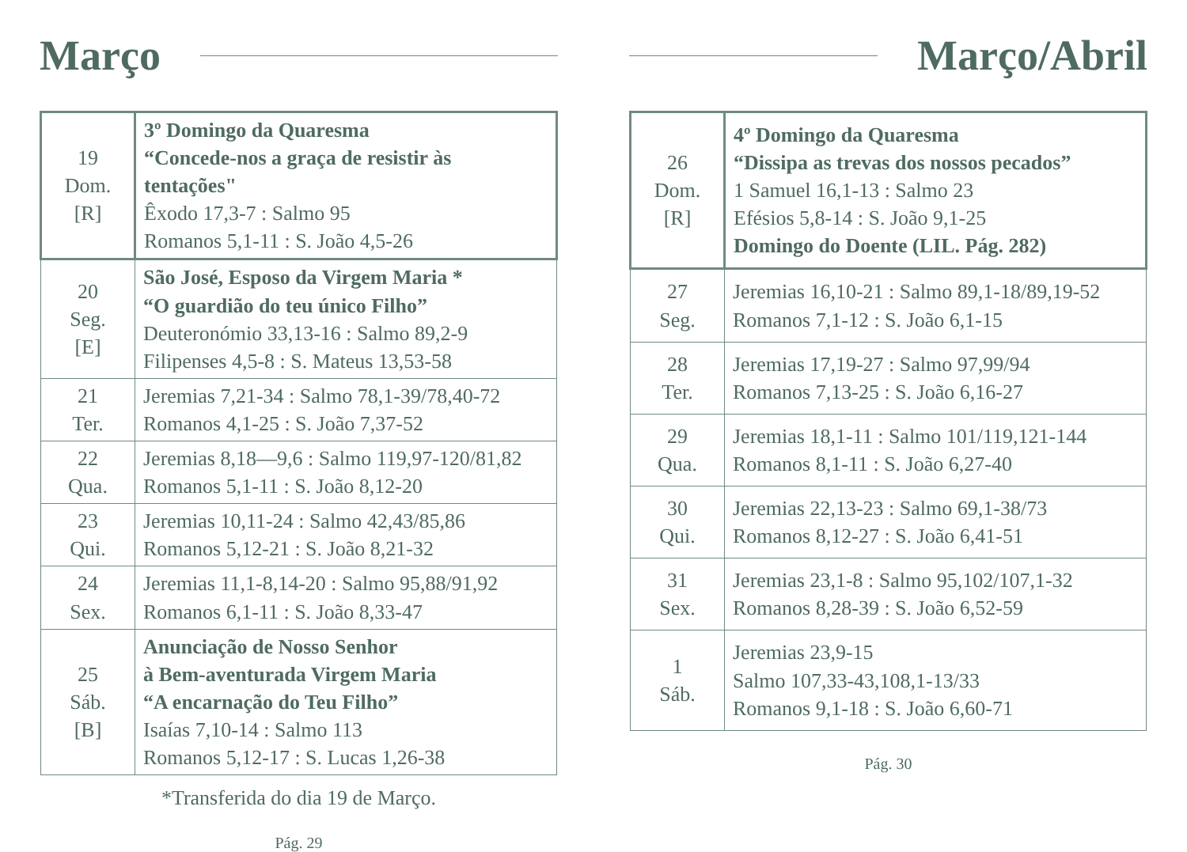Março
| 19 Dom. [R] | 3º Domingo da Quaresma “Concede-nos a graça de resistir às tentações" Êxodo 17,3-7 : Salmo 95 Romanos 5,1-11 : S. João 4,5-26 |
| 20 Seg. [E] | São José, Esposo da Virgem Maria * “O guardião do teu único Filho” Deuteronómio 33,13-16 : Salmo 89,2-9 Filipenses 4,5-8 : S. Mateus 13,53-58 |
| 21 Ter. | Jeremias 7,21-34 : Salmo 78,1-39/78,40-72 Romanos 4,1-25 : S. João 7,37-52 |
| 22 Qua. | Jeremias 8,18—9,6 : Salmo 119,97-120/81,82 Romanos 5,1-11 : S. João 8,12-20 |
| 23 Qui. | Jeremias 10,11-24 : Salmo 42,43/85,86 Romanos 5,12-21 : S. João 8,21-32 |
| 24 Sex. | Jeremias 11,1-8,14-20 : Salmo 95,88/91,92 Romanos 6,1-11 : S. João 8,33-47 |
| 25 Sáb. [B] | Anunciação de Nosso Senhor à Bem-aventurada Virgem Maria “A encarnação do Teu Filho” Isaías 7,10-14 : Salmo 113 Romanos 5,12-17 : S. Lucas 1,26-38 |
*Transferida do dia 19 de Março.
Pág. 29
Março/Abril
| 26 Dom. [R] | 4º Domingo da Quaresma “Dissipa as trevas dos nossos pecados” 1 Samuel 16,1-13 : Salmo 23 Efésios 5,8-14 : S. João 9,1-25 Domingo do Doente (LIL. Pág. 282) |
| 27 Seg. | Jeremias 16,10-21 : Salmo 89,1-18/89,19-52 Romanos 7,1-12 : S. João 6,1-15 |
| 28 Ter. | Jeremias 17,19-27 : Salmo 97,99/94 Romanos 7,13-25 : S. João 6,16-27 |
| 29 Qua. | Jeremias 18,1-11 : Salmo 101/119,121-144 Romanos 8,1-11 : S. João 6,27-40 |
| 30 Qui. | Jeremias 22,13-23 : Salmo 69,1-38/73 Romanos 8,12-27 : S. João 6,41-51 |
| 31 Sex. | Jeremias 23,1-8 : Salmo 95,102/107,1-32 Romanos 8,28-39 : S. João 6,52-59 |
| 1 Sáb. | Jeremias 23,9-15 Salmo 107,33-43,108,1-13/33 Romanos 9,1-18 : S. João 6,60-71 |
Pág. 30